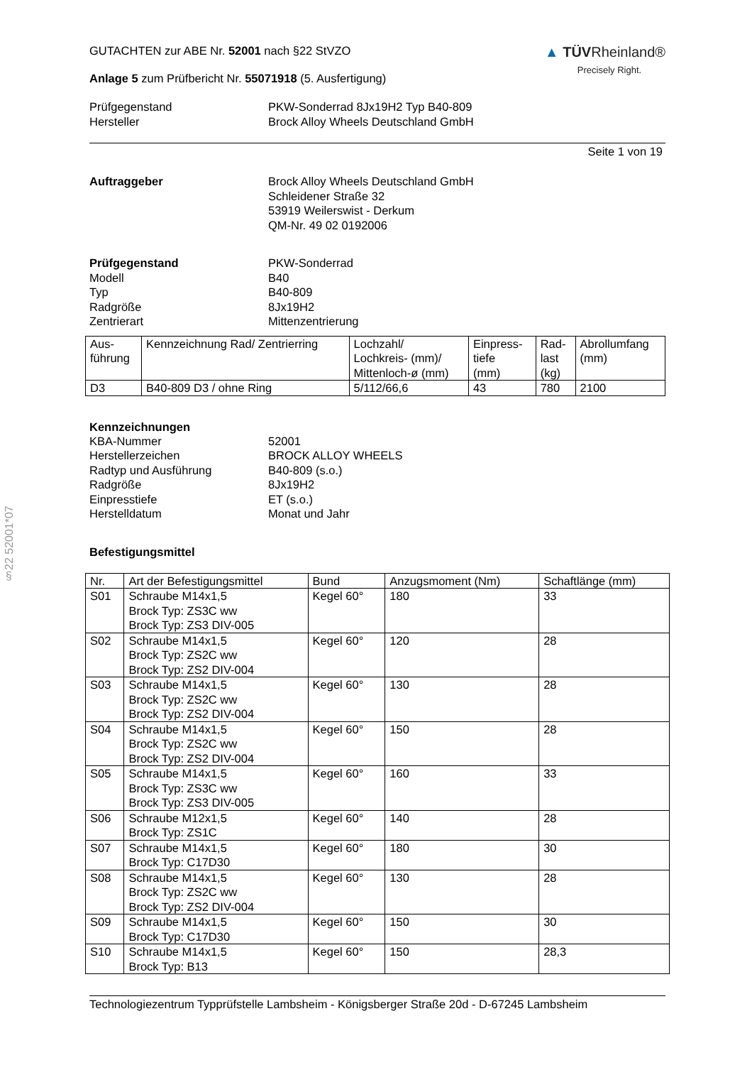§22 52001*07
GUTACHTEN zur ABE Nr. 52001 nach §22 StVZO
Anlage 5 zum Prüfbericht Nr. 55071918 (5. Ausfertigung)
▲ TÜV Rheinland®
Precisely Right.
Prüfgegenstand PKW-Sonderrad 8Jx19H2 Typ B40-809
Hersteller Brock Alloy Wheels Deutschland GmbH
Seite 1 von 19
Auftraggeber Brock Alloy Wheels Deutschland GmbH
Schleidener Straße 32
53919 Weilerswist - Derkum
QM-Nr. 49 02 0192006
Prüfgegenstand PKW-Sonderrad
Modell B40
Typ B40-809
Radgröße 8Jx19H2
Zentrierart Mittenzentrierung
| Aus- führung | Kennzeichnung Rad/ Zentrierring | Lochzahl/ Lochkreis- (mm)/ Mittenloch-ø (mm) | Einpress- tiefe (mm) | Rad- last (kg) | Abrollumfang (mm) |
| --- | --- | --- | --- | --- | --- |
| D3 | B40-809 D3 / ohne Ring | 5/112/66,6 | 43 | 780 | 2100 |
Kennzeichnungen
KBA-Nummer 52001
Herstellerzeichen BROCK ALLOY WHEELS
Radtyp und Ausführung B40-809 (s.o.)
Radgröße 8Jx19H2
Einpresstiefe ET (s.o.)
Herstelldatum Monat und Jahr
Befestigungsmittel
| Nr. | Art der Befestigungsmittel | Bund | Anzugsmoment (Nm) | Schaftlänge (mm) |
| --- | --- | --- | --- | --- |
| S01 | Schraube M14x1,5 Brock Typ: ZS3C ww Brock Typ: ZS3 DIV-005 | Kegel 60° | 180 | 33 |
| S02 | Schraube M14x1,5 Brock Typ: ZS2C ww Brock Typ: ZS2 DIV-004 | Kegel 60° | 120 | 28 |
| S03 | Schraube M14x1,5 Brock Typ: ZS2C ww Brock Typ: ZS2 DIV-004 | Kegel 60° | 130 | 28 |
| S04 | Schraube M14x1,5 Brock Typ: ZS2C ww Brock Typ: ZS2 DIV-004 | Kegel 60° | 150 | 28 |
| S05 | Schraube M14x1,5 Brock Typ: ZS3C ww Brock Typ: ZS3 DIV-005 | Kegel 60° | 160 | 33 |
| S06 | Schraube M12x1,5 Brock Typ: ZS1C | Kegel 60° | 140 | 28 |
| S07 | Schraube M14x1,5 Brock Typ: C17D30 | Kegel 60° | 180 | 30 |
| S08 | Schraube M14x1,5 Brock Typ: ZS2C ww Brock Typ: ZS2 DIV-004 | Kegel 60° | 130 | 28 |
| S09 | Schraube M14x1,5 Brock Typ: C17D30 | Kegel 60° | 150 | 30 |
| S10 | Schraube M14x1,5 Brock Typ: B13 | Kegel 60° | 150 | 28,3 |
Technologiezentrum Typprüfstelle Lambsheim - Königsberger Straße 20d - D-67245 Lambsheim